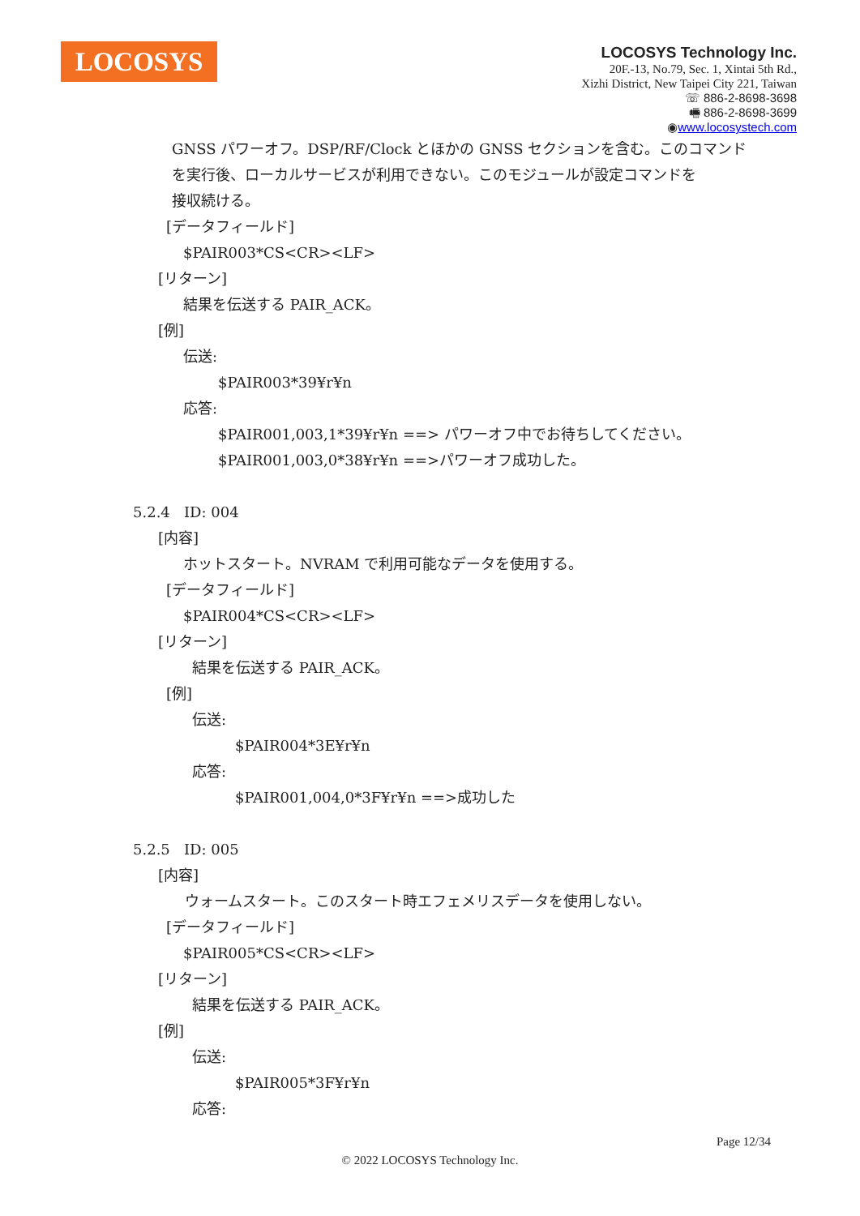LOCOSYS
LOCOSYS Technology Inc.
20F.-13, No.79, Sec. 1, Xintai 5th Rd.,
Xizhi District, New Taipei City 221, Taiwan
☏ 886-2-8698-3698
🖷 886-2-8698-3699
◉www.locosystech.com
GNSS パワーオフ。DSP/RF/Clock とほかの GNSS セクションを含む。このコマンド
を実行後、ローカルサービスが利用できない。このモジュールが設定コマンドを
接収続ける。
[データフィールド]
$PAIR003*CS<CR><LF>
[リターン]
結果を伝送する PAIR_ACK。
[例]
伝送:
$PAIR003*39¥r¥n
応答:
$PAIR001,003,1*39¥r¥n ==> パワーオフ中でお待ちしてください。
$PAIR001,003,0*38¥r¥n ==>パワーオフ成功した。
5.2.4 ID: 004
[内容]
ホットスタート。NVRAM で利用可能なデータを使用する。
[データフィールド]
$PAIR004*CS<CR><LF>
[リターン]
結果を伝送する PAIR_ACK。
[例]
伝送:
$PAIR004*3E¥r¥n
応答:
$PAIR001,004,0*3F¥r¥n ==>成功した
5.2.5 ID: 005
[内容]
ウォームスタート。このスタート時エフェメリスデータを使用しない。
[データフィールド]
$PAIR005*CS<CR><LF>
[リターン]
結果を伝送する PAIR_ACK。
[例]
伝送:
$PAIR005*3F¥r¥n
応答:
Page 12/34
© 2022 LOCOSYS Technology Inc.